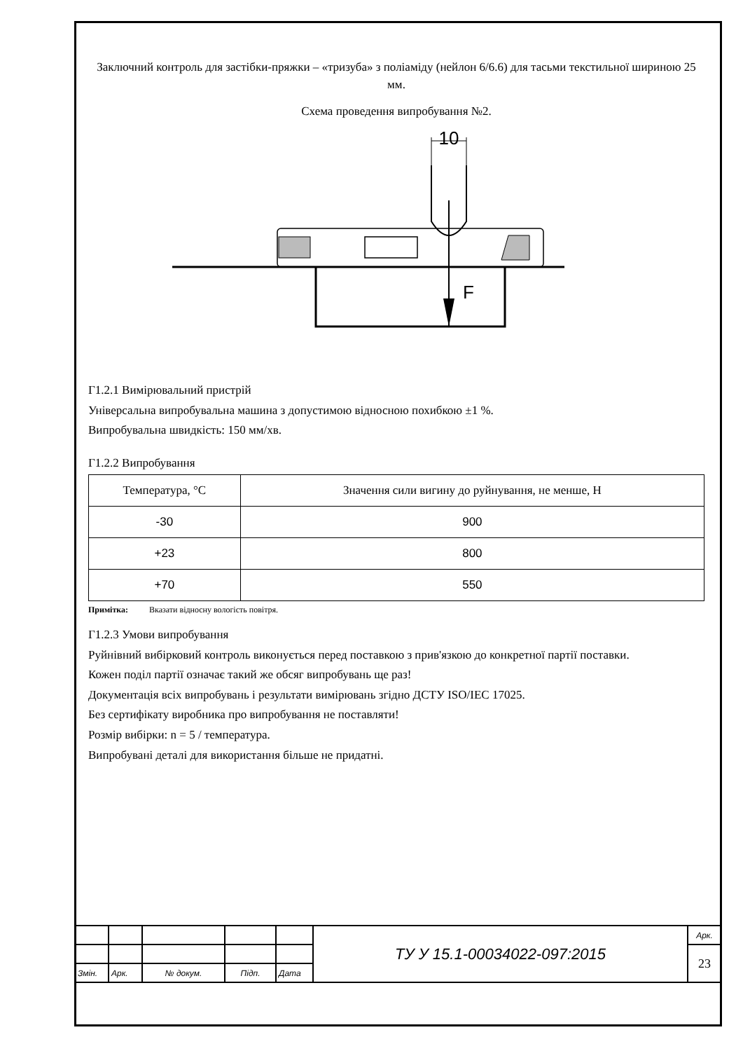Заключний контроль для застібки-пряжки – «тризуба» з поліаміду (нейлон 6/6.6) для тасьми текстильної шириною 25 мм.
Схема проведення випробування №2.
10
F
Г1.2.1 Вимірювальний пристрій
Універсальна випробувальна машина з допустимою відносною похибкою ±1 %.
Випробувальна швидкість: 150 мм/хв.
Г1.2.2 Випробування
| Температура, °С | Значення сили вигину до руйнування, не менше, Н |
| --- | --- |
| -30 | 900 |
| +23 | 800 |
| +70 | 550 |
Примітка: Вказати відносну вологість повітря.
Г1.2.3 Умови випробування
Руйнівний вибірковий контроль виконується перед поставкою з прив'язкою до конкретної партії поставки.
Кожен поділ партії означає такий же обсяг випробувань ще раз!
Документація всіх випробувань і результати вимірювань згідно ДСТУ ISO/IEC 17025.
Без сертифікату виробника про випробування не поставляти!
Розмір вибірки: n = 5 / температура.
Випробувані деталі для використання більше не придатні.
| | | | | | ТУ У 15.1-00034022-097:2015 | Арк. |
| | | | | | | 23 |
| Змін. | Арк. | № докум. | Підп. | Дата | | |